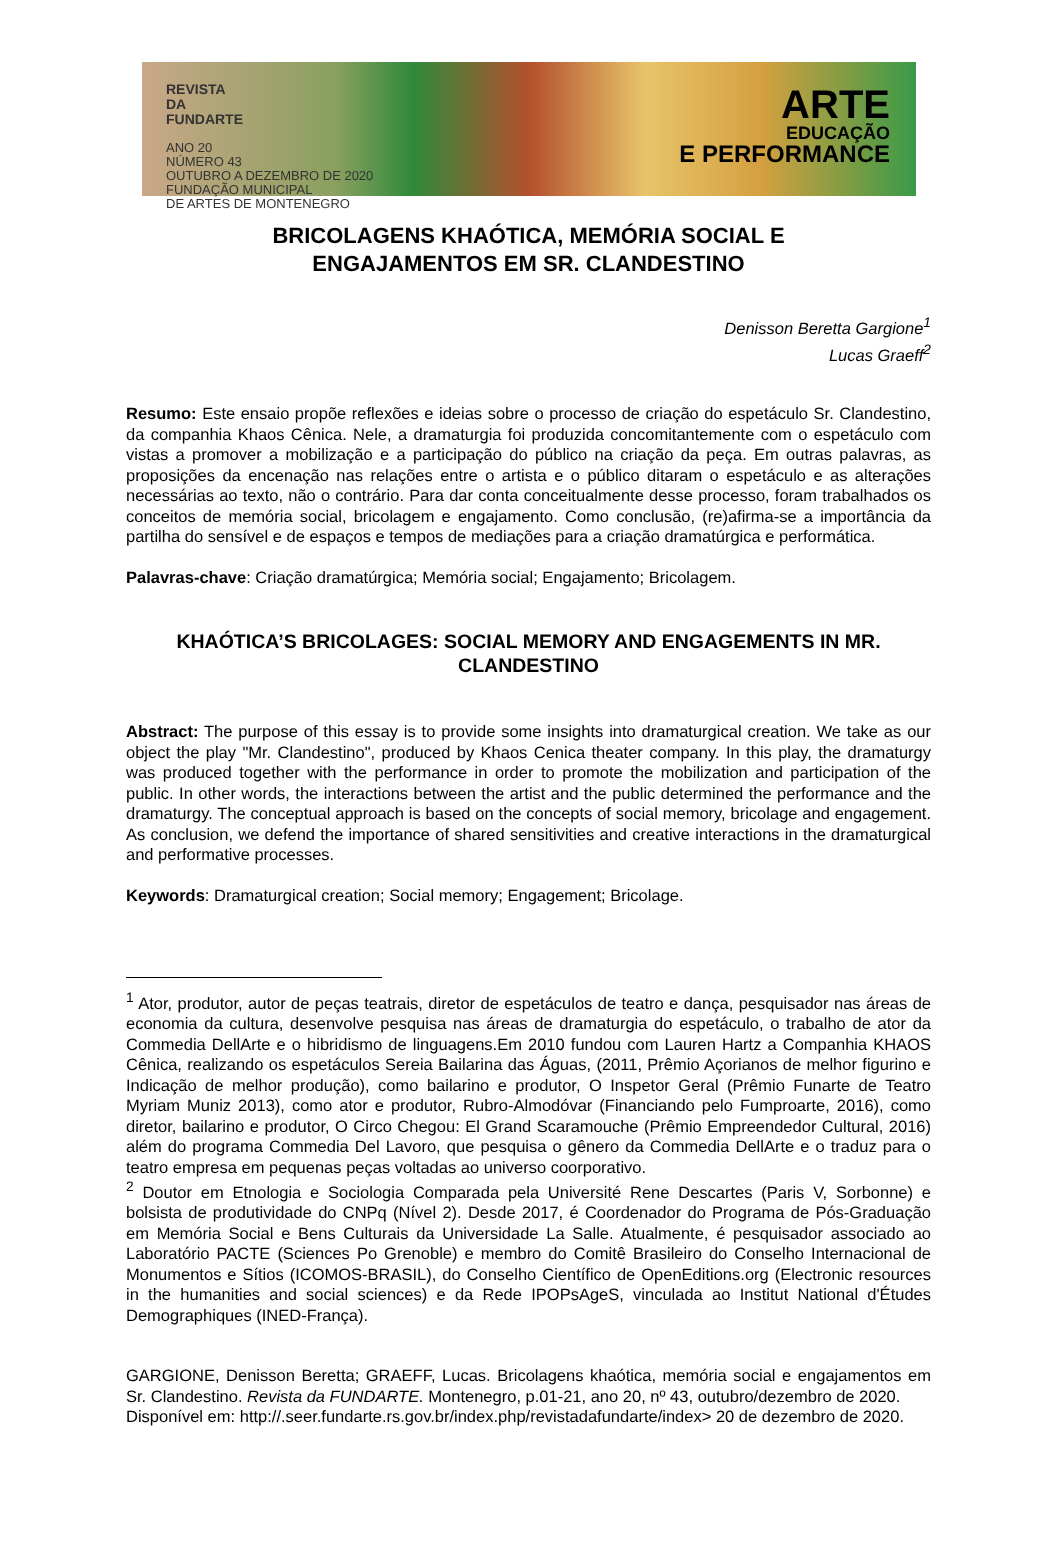REVISTA
DA
FUNDARTE
ANO 20
NÚMERO 43
OUTUBRO A DEZEMBRO DE 2020
FUNDAÇÃO MUNICIPAL
DE ARTES DE MONTENEGRO
ARTE
EDUCAÇÃO
E PERFORMANCE
BRICOLAGENS KHAÓTICA, MEMÓRIA SOCIAL E
ENGAJAMENTOS EM SR. CLANDESTINO
Denisson Beretta Gargione<sup>1</sup>
Lucas Graeff<sup>2</sup>
Resumo: Este ensaio propõe reflexões e ideias sobre o processo de criação do espetáculo Sr. Clandestino, da companhia Khaos Cênica. Nele, a dramaturgia foi produzida concomitantemente com o espetáculo com vistas a promover a mobilização e a participação do público na criação da peça. Em outras palavras, as proposições da encenação nas relações entre o artista e o público ditaram o espetáculo e as alterações necessárias ao texto, não o contrário. Para dar conta conceitualmente desse processo, foram trabalhados os conceitos de memória social, bricolagem e engajamento. Como conclusão, (re)afirma-se a importância da partilha do sensível e de espaços e tempos de mediações para a criação dramatúrgica e performática.
Palavras-chave: Criação dramatúrgica; Memória social; Engajamento; Bricolagem.
KHAÓTICA’S BRICOLAGES: SOCIAL MEMORY AND ENGAGEMENTS IN MR. CLANDESTINO
Abstract: The purpose of this essay is to provide some insights into dramaturgical creation. We take as our object the play "Mr. Clandestino", produced by Khaos Cenica theater company. In this play, the dramaturgy was produced together with the performance in order to promote the mobilization and participation of the public. In other words, the interactions between the artist and the public determined the performance and the dramaturgy. The conceptual approach is based on the concepts of social memory, bricolage and engagement. As conclusion, we defend the importance of shared sensitivities and creative interactions in the dramaturgical and performative processes.
Keywords: Dramaturgical creation; Social memory; Engagement; Bricolage.
<sup>1</sup> Ator, produtor, autor de peças teatrais, diretor de espetáculos de teatro e dança, pesquisador nas áreas de economia da cultura, desenvolve pesquisa nas áreas de dramaturgia do espetáculo, o trabalho de ator da Commedia DellArte e o hibridismo de linguagens.Em 2010 fundou com Lauren Hartz a Companhia KHAOS Cênica, realizando os espetáculos Sereia Bailarina das Águas, (2011, Prêmio Açorianos de melhor figurino e Indicação de melhor produção), como bailarino e produtor, O Inspetor Geral (Prêmio Funarte de Teatro Myriam Muniz 2013), como ator e produtor, Rubro-Almodóvar (Financiando pelo Fumproarte, 2016), como diretor, bailarino e produtor, O Circo Chegou: El Grand Scaramouche (Prêmio Empreendedor Cultural, 2016) além do programa Commedia Del Lavoro, que pesquisa o gênero da Commedia DellArte e o traduz para o teatro empresa em pequenas peças voltadas ao universo coorporativo.
<sup>2</sup> Doutor em Etnologia e Sociologia Comparada pela Université Rene Descartes (Paris V, Sorbonne) e bolsista de produtividade do CNPq (Nível 2). Desde 2017, é Coordenador do Programa de Pós-Graduação em Memória Social e Bens Culturais da Universidade La Salle. Atualmente, é pesquisador associado ao Laboratório PACTE (Sciences Po Grenoble) e membro do Comitê Brasileiro do Conselho Internacional de Monumentos e Sítios (ICOMOS-BRASIL), do Conselho Científico de OpenEditions.org (Electronic resources in the humanities and social sciences) e da Rede IPOPsAgeS, vinculada ao Institut National d'Études Demographiques (INED-França).
GARGIONE, Denisson Beretta; GRAEFF, Lucas. Bricolagens khaótica, memória social e engajamentos em Sr. Clandestino. Revista da FUNDARTE. Montenegro, p.01-21, ano 20, nº 43, outubro/dezembro de 2020.
Disponível em: http://.seer.fundarte.rs.gov.br/index.php/revistadafundarte/index> 20 de dezembro de 2020.